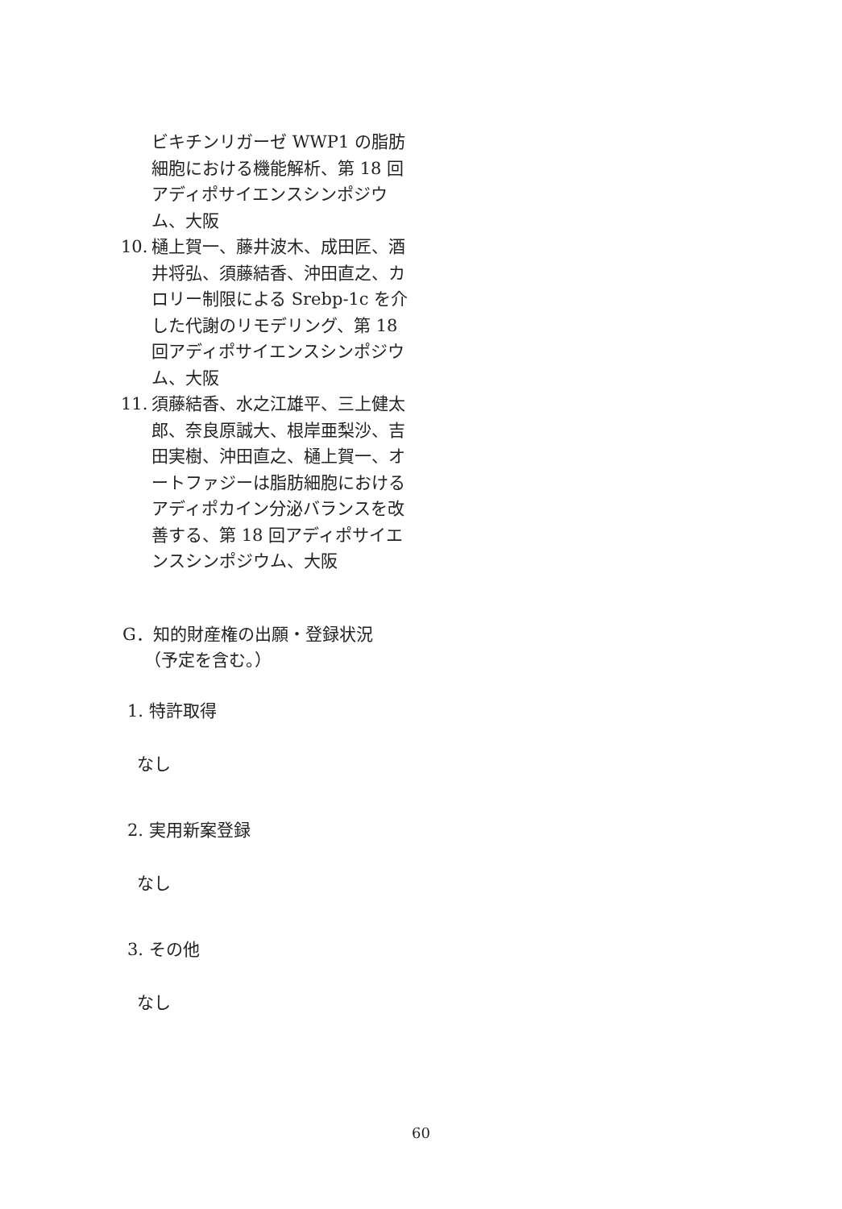ビキチンリガーゼ WWP1 の脂肪細胞における機能解析、第 18 回アディポサイエンスシンポジウム、大阪
10. 樋上賀一、藤井波木、成田匠、酒井将弘、須藤結香、沖田直之、カロリー制限による Srebp-1c を介した代謝のリモデリング、第 18 回アディポサイエンスシンポジウム、大阪
11. 須藤結香、水之江雄平、三上健太郎、奈良原誠大、根岸亜梨沙、吉田実樹、沖田直之、樋上賀一、オートファジーは脂肪細胞におけるアディポカイン分泌バランスを改善する、第 18 回アディポサイエンスシンポジウム、大阪
G．知的財産権の出願・登録状況
（予定を含む。）
1. 特許取得
なし
2. 実用新案登録
なし
3. その他
なし
60